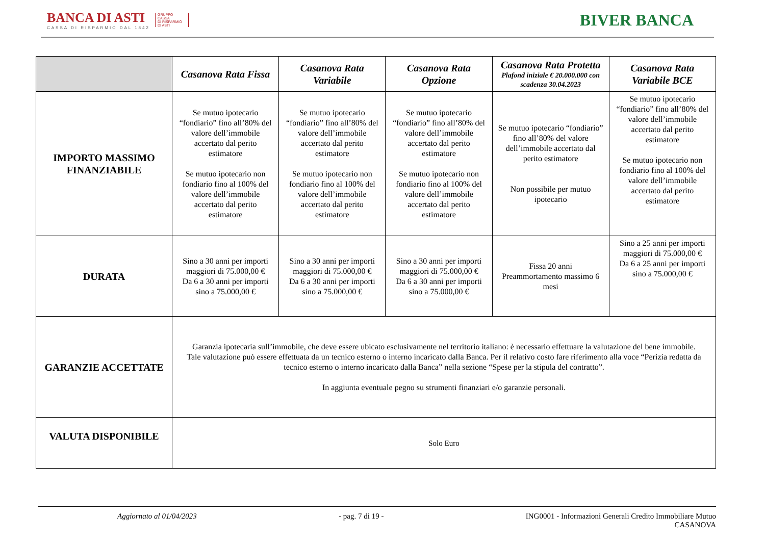BANCA DI ASTI
CASSA DI RISPARMIO DAL 1842
GRUPPO
CASSA
DI RISPARMIO
DI ASTI
BIVER BANCA
| | Casanova Rata Fissa | Casanova Rata Variabile | Casanova Rata Opzione | Casanova Rata Protetta Plafond iniziale € 20.000.000 con scadenza 30.04.2023 | Casanova Rata Variabile BCE |
| --- | --- | --- | --- | --- | --- |
| IMPORTO MASSIMO FINANZIABILE | Se mutuo ipotecario “fondiario” fino all’80% del valore dell’immobile accertato dal perito estimatore Se mutuo ipotecario non fondiario fino al 100% del valore dell’immobile accertato dal perito estimatore | Se mutuo ipotecario “fondiario” fino all’80% del valore dell’immobile accertato dal perito estimatore Se mutuo ipotecario non fondiario fino al 100% del valore dell’immobile accertato dal perito estimatore | Se mutuo ipotecario “fondiario” fino all’80% del valore dell’immobile accertato dal perito estimatore Se mutuo ipotecario non fondiario fino al 100% del valore dell’immobile accertato dal perito estimatore | Se mutuo ipotecario “fondiario” fino all’80% del valore dell’immobile accertato dal perito estimatore Non possibile per mutuo ipotecario | Se mutuo ipotecario “fondiario” fino all’80% del valore dell’immobile accertato dal perito estimatore Se mutuo ipotecario non fondiario fino al 100% del valore dell’immobile accertato dal perito estimatore |
| DURATA | Sino a 30 anni per importi maggiori di 75.000,00 € Da 6 a 30 anni per importi sino a 75.000,00 € | Sino a 30 anni per importi maggiori di 75.000,00 € Da 6 a 30 anni per importi sino a 75.000,00 € | Sino a 30 anni per importi maggiori di 75.000,00 € Da 6 a 30 anni per importi sino a 75.000,00 € | Fissa 20 anni Preammortamento massimo 6 mesi | Sino a 25 anni per importi maggiori di 75.000,00 € Da 6 a 25 anni per importi sino a 75.000,00 € |
| GARANZIE ACCETTATE | Garanzia ipotecaria sull’immobile, che deve essere ubicato esclusivamente nel territorio italiano: è necessario effettuare la valutazione del bene immobile. Tale valutazione può essere effettuata da un tecnico esterno o interno incaricato dalla Banca. Per il relativo costo fare riferimento alla voce “Perizia redatta da tecnico esterno o interno incaricato dalla Banca” nella sezione “Spese per la stipula del contratto”. In aggiunta eventuale pegno su strumenti finanziari e/o garanzie personali. | | | | |
| VALUTA DISPONIBILE | Solo Euro | | | | |
Aggiornato al 01/04/2023 - pag. 7 di 19 - ING0001 - Informazioni Generali Credito Immobiliare Mutuo
CASANOVA